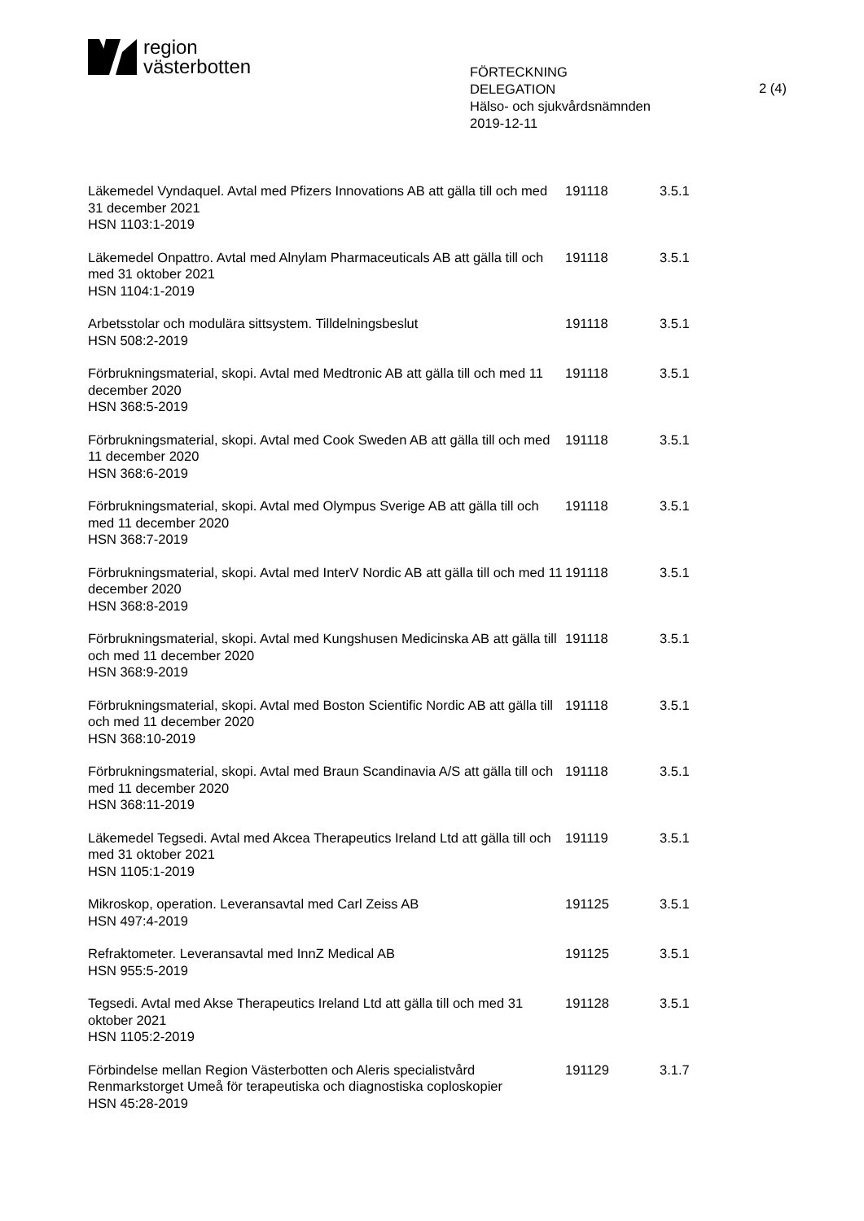region
västerbotten
FÖRTECKNING
DELEGATION
Hälso- och sjukvårdsnämnden
2019-12-11
2 (4)
| Läkemedel Vyndaquel. Avtal med Pfizers Innovations AB att gälla till och med 31 december 2021 HSN 1103:1-2019 | 191118 | 3.5.1 |
| Läkemedel Onpattro. Avtal med Alnylam Pharmaceuticals AB att gälla till och med 31 oktober 2021 HSN 1104:1-2019 | 191118 | 3.5.1 |
| Arbetsstolar och modulära sittsystem. Tilldelningsbeslut HSN 508:2-2019 | 191118 | 3.5.1 |
| Förbrukningsmaterial, skopi. Avtal med Medtronic AB att gälla till och med 11 december 2020 HSN 368:5-2019 | 191118 | 3.5.1 |
| Förbrukningsmaterial, skopi. Avtal med Cook Sweden AB att gälla till och med 11 december 2020 HSN 368:6-2019 | 191118 | 3.5.1 |
| Förbrukningsmaterial, skopi. Avtal med Olympus Sverige AB att gälla till och med 11 december 2020 HSN 368:7-2019 | 191118 | 3.5.1 |
| Förbrukningsmaterial, skopi. Avtal med InterV Nordic AB att gälla till och med 11 december 2020 HSN 368:8-2019 | 191118 | 3.5.1 |
| Förbrukningsmaterial, skopi. Avtal med Kungshusen Medicinska AB att gälla till och med 11 december 2020 HSN 368:9-2019 | 191118 | 3.5.1 |
| Förbrukningsmaterial, skopi. Avtal med Boston Scientific Nordic AB att gälla till och med 11 december 2020 HSN 368:10-2019 | 191118 | 3.5.1 |
| Förbrukningsmaterial, skopi. Avtal med Braun Scandinavia A/S att gälla till och med 11 december 2020 HSN 368:11-2019 | 191118 | 3.5.1 |
| Läkemedel Tegsedi. Avtal med Akcea Therapeutics Ireland Ltd att gälla till och med 31 oktober 2021 HSN 1105:1-2019 | 191119 | 3.5.1 |
| Mikroskop, operation. Leveransavtal med Carl Zeiss AB HSN 497:4-2019 | 191125 | 3.5.1 |
| Refraktometer. Leveransavtal med InnZ Medical AB HSN 955:5-2019 | 191125 | 3.5.1 |
| Tegsedi. Avtal med Akse Therapeutics Ireland Ltd att gälla till och med 31 oktober 2021 HSN 1105:2-2019 | 191128 | 3.5.1 |
| Förbindelse mellan Region Västerbotten och Aleris specialistvård Renmarkstorget Umeå för terapeutiska och diagnostiska coploskopier HSN 45:28-2019 | 191129 | 3.1.7 |